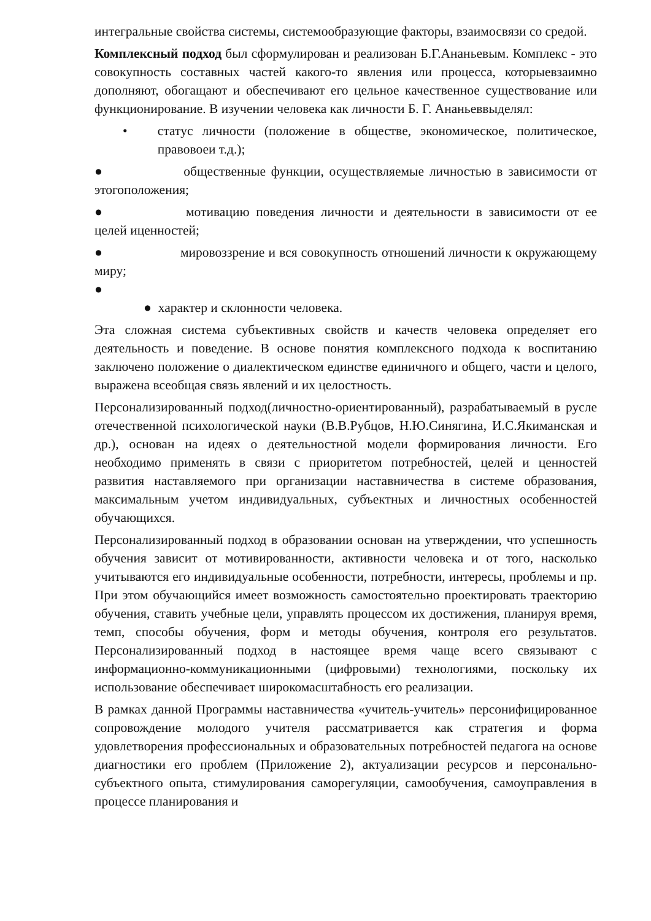интегральные свойства системы, системообразующие факторы, взаимосвязи со средой.
Комплексный подход был сформулирован и реализован Б.Г.Ананьевым. Комплекс - это совокупность составных частей какого-то явления или процесса, которыевзаимно дополняют, обогащают и обеспечивают его цельное качественное существование или функционирование. В изучении человека как личности Б. Г. Ананьеввыделял:
• статус личности (положение в обществе, экономическое, политическое, правовоеи т.д.);
● общественные функции, осуществляемые личностью в зависимости от этогоположения;
● мотивацию поведения личности и деятельности в зависимости от ее целей иценностей;
● мировоззрение и вся совокупность отношений личности к окружающему миру;
●
● характер и склонности человека.
Эта сложная система субъективных свойств и качеств человека определяет его деятельность и поведение. В основе понятия комплексного подхода к воспитанию заключено положение о диалектическом единстве единичного и общего, части и целого, выражена всеобщая связь явлений и их целостность.
Персонализированный подход(личностно-ориентированный), разрабатываемый в русле отечественной психологической науки (В.В.Рубцов, Н.Ю.Синягина, И.С.Якиманская и др.), основан на идеях о деятельностной модели формирования личности. Его необходимо применять в связи с приоритетом потребностей, целей и ценностей развития наставляемого при организации наставничества в системе образования, максимальным учетом индивидуальных, субъектных и личностных особенностей обучающихся.
Персонализированный подход в образовании основан на утверждении, что успешность обучения зависит от мотивированности, активности человека и от того, насколько учитываются его индивидуальные особенности, потребности, интересы, проблемы и пр. При этом обучающийся имеет возможность самостоятельно проектировать траекторию обучения, ставить учебные цели, управлять процессом их достижения, планируя время, темп, способы обучения, форм и методы обучения, контроля его результатов. Персонализированный подход в настоящее время чаще всего связывают с информационно-коммуникационными (цифровыми) технологиями, поскольку их использование обеспечивает широкомасштабность его реализации.
В рамках данной Программы наставничества «учитель-учитель» персонифицированное сопровождение молодого учителя рассматривается как стратегия и форма удовлетворения профессиональных и образовательных потребностей педагога на основе диагностики его проблем (Приложение 2), актуализации ресурсов и персонально- субъектного опыта, стимулирования саморегуляции, самообучения, самоуправления в процессе планирования и